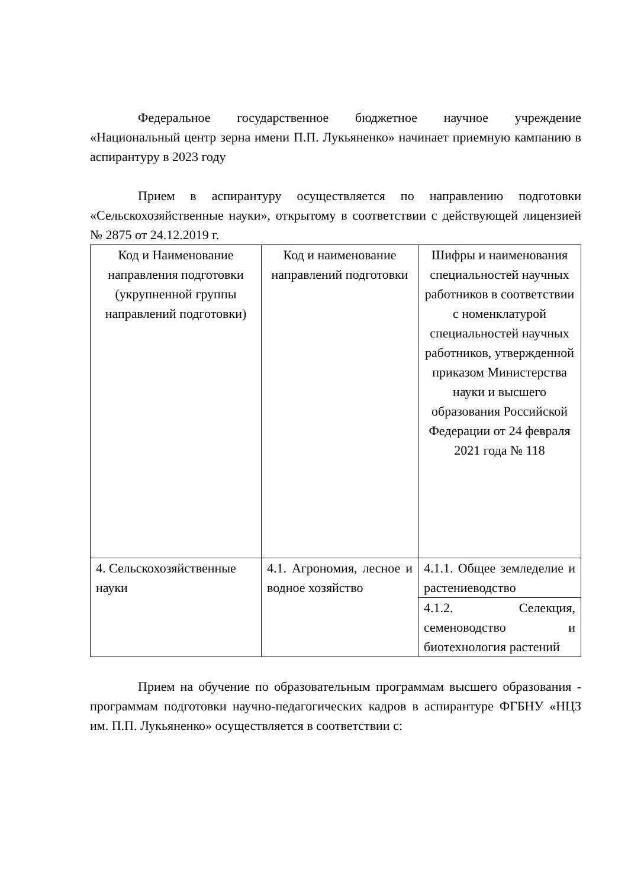Федеральное государственное бюджетное научное учреждение «Национальный центр зерна имени П.П. Лукьяненко» начинает приемную кампанию в аспирантуру в 2023 году
Прием в аспирантуру осуществляется по направлению подготовки «Сельскохозяйственные науки», открытому в соответствии с действующей лицензией № 2875 от 24.12.2019 г.
| Код и Наименование направления подготовки (укрупненной группы направлений подготовки) | Код и наименование направлений подготовки | Шифры и наименования специальностей научных работников в соответствии с номенклатурой специальностей научных работников, утвержденной приказом Министерства науки и высшего образования Российской Федерации от 24 февраля 2021 года № 118 |
| 4. Сельскохозяйственные науки | 4.1. Агрономия, лесное и водное хозяйство | 4.1.1. Общее земледелие и растениеводство |
| | | 4.1.2. Селекция, семеноводство и биотехнология растений |
Прием на обучение по образовательным программам высшего образования - программам подготовки научно-педагогических кадров в аспирантуре ФГБНУ «НЦЗ им. П.П. Лукьяненко» осуществляется в соответствии с: